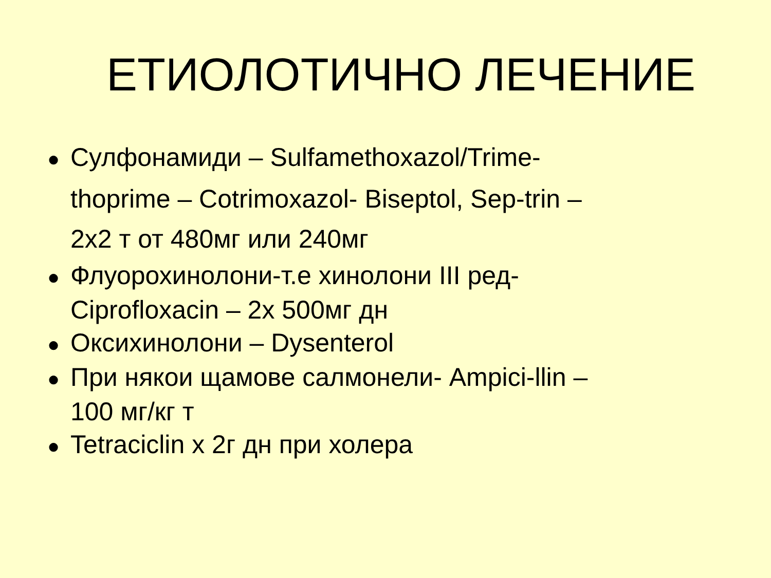ЕТИОЛОТИЧНО ЛЕЧЕНИЕ
● Сулфонамиди – Sulfamethoxazol/Trime-thoprime – Cotrimoxazol- Biseptol, Sep-trin – 2х2 т от 480мг или 240мг
● Флуорохинолони-т.е хинолони III ред- Ciprofloxacin – 2х 500мг дн
● Оксихинолони – Dysenterol
● При някои щамове салмонели- Ampici-llin – 100 мг/кг т
● Tetraciclin х 2г дн при холера